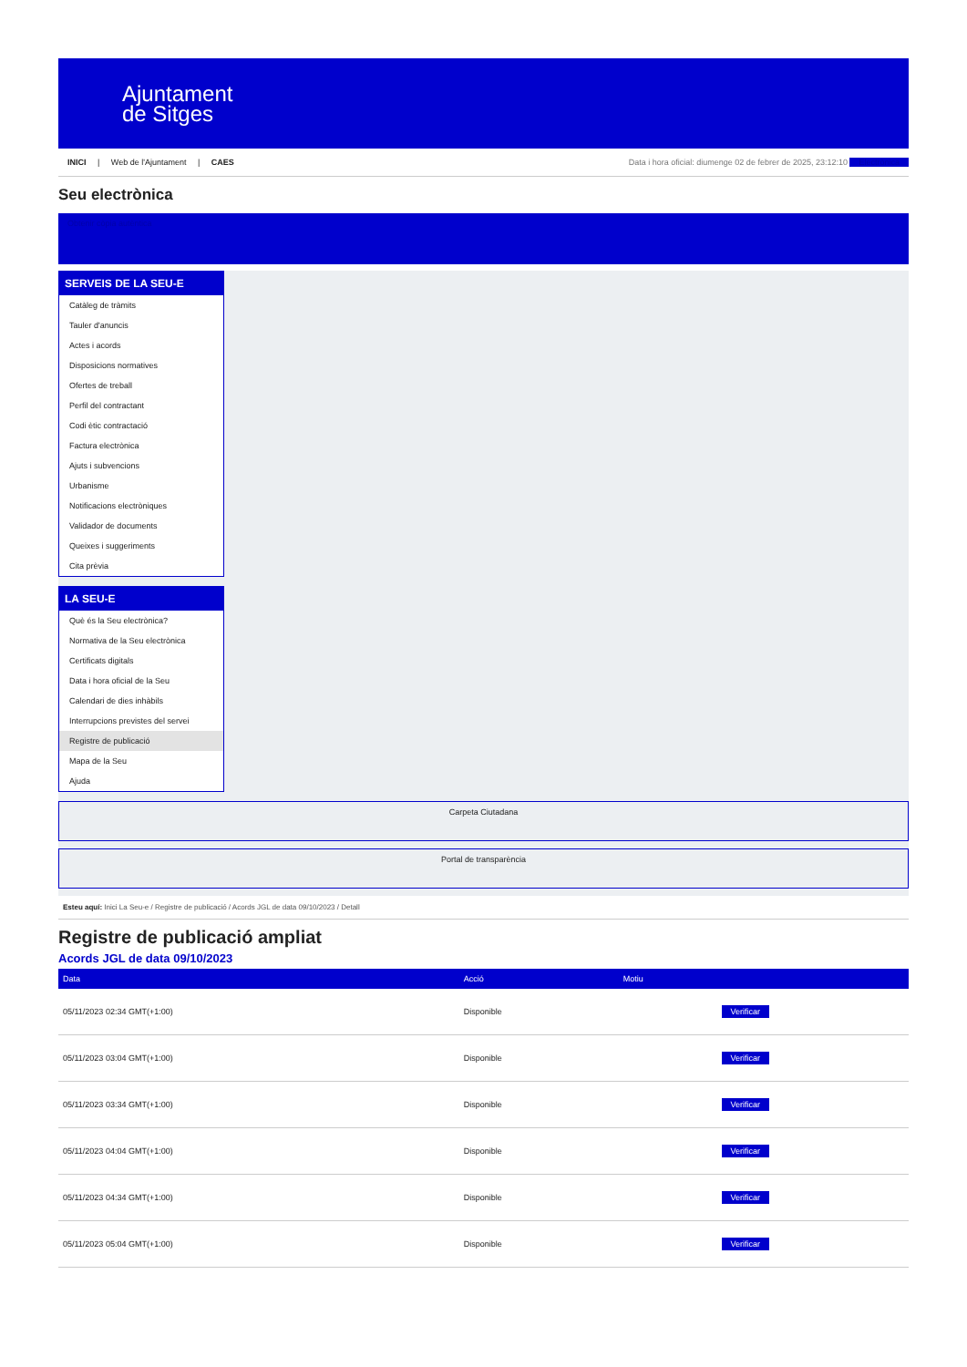Ajuntament
de Sitges
INICI | Web de l'Ajuntament | CAES
Data i hora oficial: diumenge 02 de febrer de 2025, 23:12:10 Electrònica
Seu electrònica
Obtenir còpia autèntica
SERVEIS DE LA SEU-E
Catàleg de tràmits
Tauler d'anuncis
Actes i acords
Disposicions normatives
Ofertes de treball
Perfil del contractant
Codi ètic contractació
Factura electrònica
Ajuts i subvencions
Urbanisme
Notificacions electròniques
Validador de documents
Queixes i suggeriments
Cita prèvia
LA SEU-E
Què és la Seu electrònica?
Normativa de la Seu electrònica
Certificats digitals
Data i hora oficial de la Seu
Calendari de dies inhàbils
Interrupcions previstes del servei
Registre de publicació
Mapa de la Seu
Ajuda
Carpeta Ciutadana
Portal de transparència
Esteu aquí: Inici La Seu-e / Registre de publicació / Acords JGL de data 09/10/2023 / Detall
Registre de publicació ampliat
Acords JGL de data 09/10/2023
| Data | Acció | Motiu | |
| --- | --- | --- | --- |
| 05/11/2023 02:34 GMT(+1:00) | Disponible | | Verificar |
| 05/11/2023 03:04 GMT(+1:00) | Disponible | | Verificar |
| 05/11/2023 03:34 GMT(+1:00) | Disponible | | Verificar |
| 05/11/2023 04:04 GMT(+1:00) | Disponible | | Verificar |
| 05/11/2023 04:34 GMT(+1:00) | Disponible | | Verificar |
| 05/11/2023 05:04 GMT(+1:00) | Disponible | | Verificar |